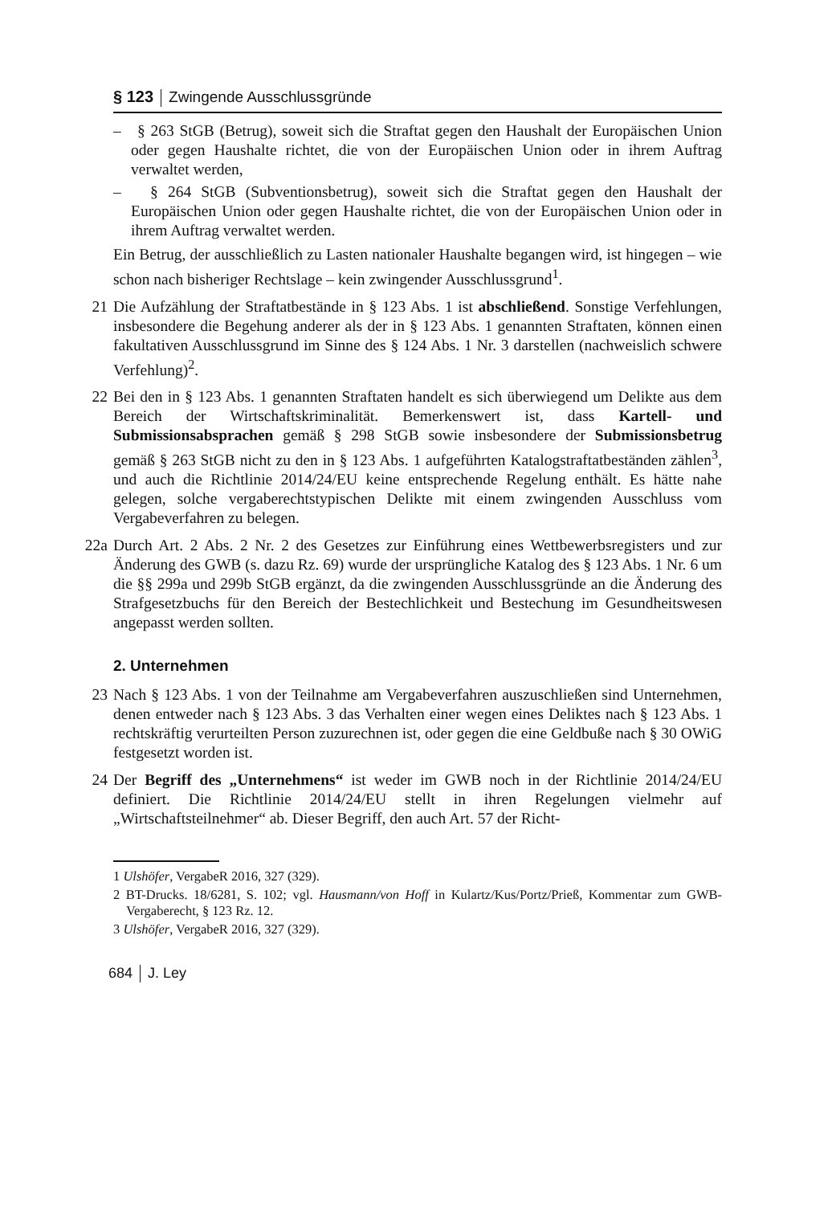§ 123 Zwingende Ausschlussgründe
– § 263 StGB (Betrug), soweit sich die Straftat gegen den Haushalt der Europäischen Union oder gegen Haushalte richtet, die von der Europäischen Union oder in ihrem Auftrag verwaltet werden,
– § 264 StGB (Subventionsbetrug), soweit sich die Straftat gegen den Haushalt der Europäischen Union oder gegen Haushalte richtet, die von der Europäischen Union oder in ihrem Auftrag verwaltet werden.
Ein Betrug, der ausschließlich zu Lasten nationaler Haushalte begangen wird, ist hingegen – wie schon nach bisheriger Rechtslage – kein zwingender Ausschlussgrund<sup>1</sup>.
21 Die Aufzählung der Straftatbestände in § 123 Abs. 1 ist abschließend. Sonstige Verfehlungen, insbesondere die Begehung anderer als der in § 123 Abs. 1 genannten Straftaten, können einen fakultativen Ausschlussgrund im Sinne des § 124 Abs. 1 Nr. 3 darstellen (nachweislich schwere Verfehlung)<sup>2</sup>.
22 Bei den in § 123 Abs. 1 genannten Straftaten handelt es sich überwiegend um Delikte aus dem Bereich der Wirtschaftskriminalität. Bemerkenswert ist, dass Kartell- und Submissionsabsprachen gemäß § 298 StGB sowie insbesondere der Submissionsbetrug gemäß § 263 StGB nicht zu den in § 123 Abs. 1 aufgeführten Katalogstraftatbeständen zählen<sup>3</sup>, und auch die Richtlinie 2014/24/EU keine entsprechende Regelung enthält. Es hätte nahe gelegen, solche vergaberechtstypischen Delikte mit einem zwingenden Ausschluss vom Vergabeverfahren zu belegen.
22a Durch Art. 2 Abs. 2 Nr. 2 des Gesetzes zur Einführung eines Wettbewerbsregisters und zur Änderung des GWB (s. dazu Rz. 69) wurde der ursprüngliche Katalog des § 123 Abs. 1 Nr. 6 um die §§ 299a und 299b StGB ergänzt, da die zwingenden Ausschlussgründe an die Änderung des Strafgesetzbuchs für den Bereich der Bestechlichkeit und Bestechung im Gesundheitswesen angepasst werden sollten.
2. Unternehmen
23 Nach § 123 Abs. 1 von der Teilnahme am Vergabeverfahren auszuschließen sind Unternehmen, denen entweder nach § 123 Abs. 3 das Verhalten einer wegen eines Deliktes nach § 123 Abs. 1 rechtskräftig verurteilten Person zuzurechnen ist, oder gegen die eine Geldbuße nach § 30 OWiG festgesetzt worden ist.
24 Der Begriff des „Unternehmens“ ist weder im GWB noch in der Richtlinie 2014/24/EU definiert. Die Richtlinie 2014/24/EU stellt in ihren Regelungen vielmehr auf „Wirtschaftsteilnehmer“ ab. Dieser Begriff, den auch Art. 57 der Richt-
1 Ulshöfer, VergabeR 2016, 327 (329).
2 BT-Drucks. 18/6281, S. 102; vgl. Hausmann/von Hoff in Kulartz/Kus/Portz/Prieß, Kommentar zum GWB-Vergaberecht, § 123 Rz. 12.
3 Ulshöfer, VergabeR 2016, 327 (329).
684 J. Ley